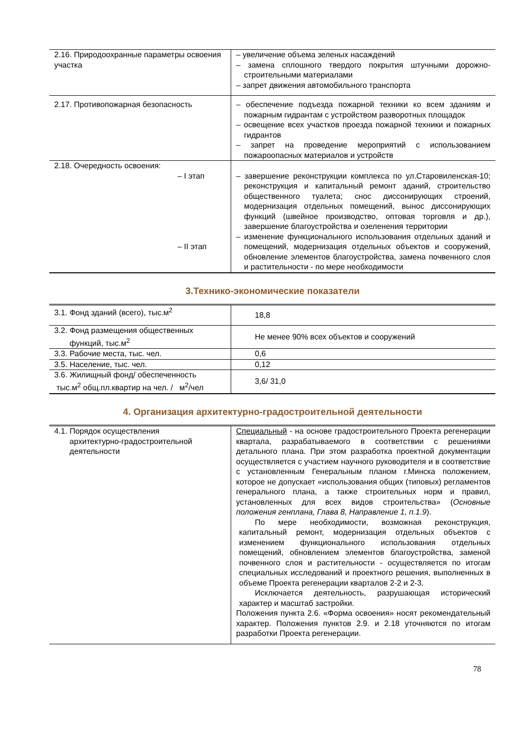| 2.16. Природоохранные параметры освоения участка | – увеличение объема зеленых насаждений – замена сплошного твердого покрытия штучными дорожно-строительными материалами – запрет движения автомобильного транспорта |
| 2.17. Противопожарная безопасность | – обеспечение подъезда пожарной техники ко всем зданиям и пожарным гидрантам с устройством разворотных площадок – освещение всех участков проезда пожарной техники и пожарных гидрантов – запрет на проведение мероприятий с использованием пожароопасных материалов и устройств |
| 2.18. Очередность освоения: – I этап – II этап | – завершение реконструкции комплекса по ул.Старовиленская-10; реконструкция и капитальный ремонт зданий, строительство общественного туалета; снос диссонирующих строений, модернизация отдельных помещений, вынос диссонирующих функций (швейное производство, оптовая торговля и др.), завершение благоустройства и озеленения территории – изменение функционального использования отдельных зданий и помещений, модернизация отдельных объектов и сооружений, обновление элементов благоустройства, замена почвенного слоя и растительности - по мере необходимости |
3.Технико-экономические показатели
| 3.1. Фонд зданий (всего), тыс.м<sup>2</sup> | 18,8 |
| 3.2. Фонд размещения общественных функций, тыс.м<sup>2</sup> | Не менее 90% всех объектов и сооружений |
| 3.3. Рабочие места, тыс. чел. | 0,6 |
| 3.5. Население, тыс. чел. | 0,12 |
| 3.6. Жилищный фонд/ обеспеченность тыс.м<sup>2</sup> общ.пл.квартир на чел. / м<sup>2</sup>/чел | 3,6/ 31,0 |
4. Организация архитектурно-градостроительной деятельности
| 4.1. Порядок осуществления архитектурно-градостроительной деятельности | Специальный - на основе градостроительного Проекта регенерации квартала, разрабатываемого в соответствии с решениями детального плана. При этом разработка проектной документации осуществляется с участием научного руководителя и в соответствие с установленным Генеральным планом г.Минска положением, которое не допускает «использования общих (типовых) регламентов генерального плана, а также строительных норм и правил, установленных для всех видов строительства» ( Основные положения генплана, Глава 8, Направление 1, п.1.9 ). По мере необходимости, возможная реконструкция, капитальный ремонт, модернизация отдельных объектов с изменением функционального использования отдельных помещений, обновлением элементов благоустройства, заменой почвенного слоя и растительности - осуществляется по итогам специальных исследований и проектного решения, выполненных в объеме Проекта регенерации кварталов 2-2 и 2-3. Исключается деятельность, разрушающая исторический характер и масштаб застройки. Положения пункта 2.6. «Форма освоения» носят рекомендательный характер. Положения пунктов 2.9. и 2.18 уточняются по итогам разработки Проекта регенерации. |
78